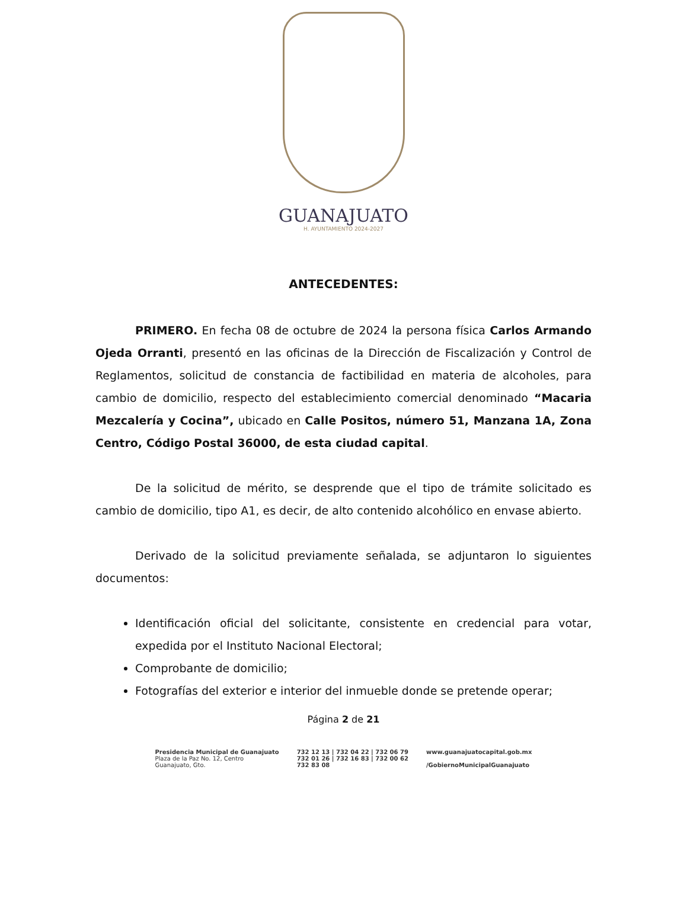GUANAJUATO
H. AYUNTAMIENTO 2024-2027
ANTECEDENTES:
PRIMERO. En fecha 08 de octubre de 2024 la persona física Carlos Armando Ojeda Orranti, presentó en las oficinas de la Dirección de Fiscalización y Control de Reglamentos, solicitud de constancia de factibilidad en materia de alcoholes, para cambio de domicilio, respecto del establecimiento comercial denominado “Macaria Mezcalería y Cocina”, ubicado en Calle Positos, número 51, Manzana 1A, Zona Centro, Código Postal 36000, de esta ciudad capital.
De la solicitud de mérito, se desprende que el tipo de trámite solicitado es cambio de domicilio, tipo A1, es decir, de alto contenido alcohólico en envase abierto.
Derivado de la solicitud previamente señalada, se adjuntaron lo siguientes documentos:
Identificación oficial del solicitante, consistente en credencial para votar, expedida por el Instituto Nacional Electoral;
Comprobante de domicilio;
Fotografías del exterior e interior del inmueble donde se pretende operar;
Página 2 de 21
Presidencia Municipal de Guanajuato
Plaza de la Paz No. 12, Centro
Guanajuato, Gto.
732 12 13 | 732 04 22 | 732 06 79
732 01 26 | 732 16 83 | 732 00 62
732 83 08
www.guanajuatocapital.gob.mx
/GobiernoMunicipalGuanajuato